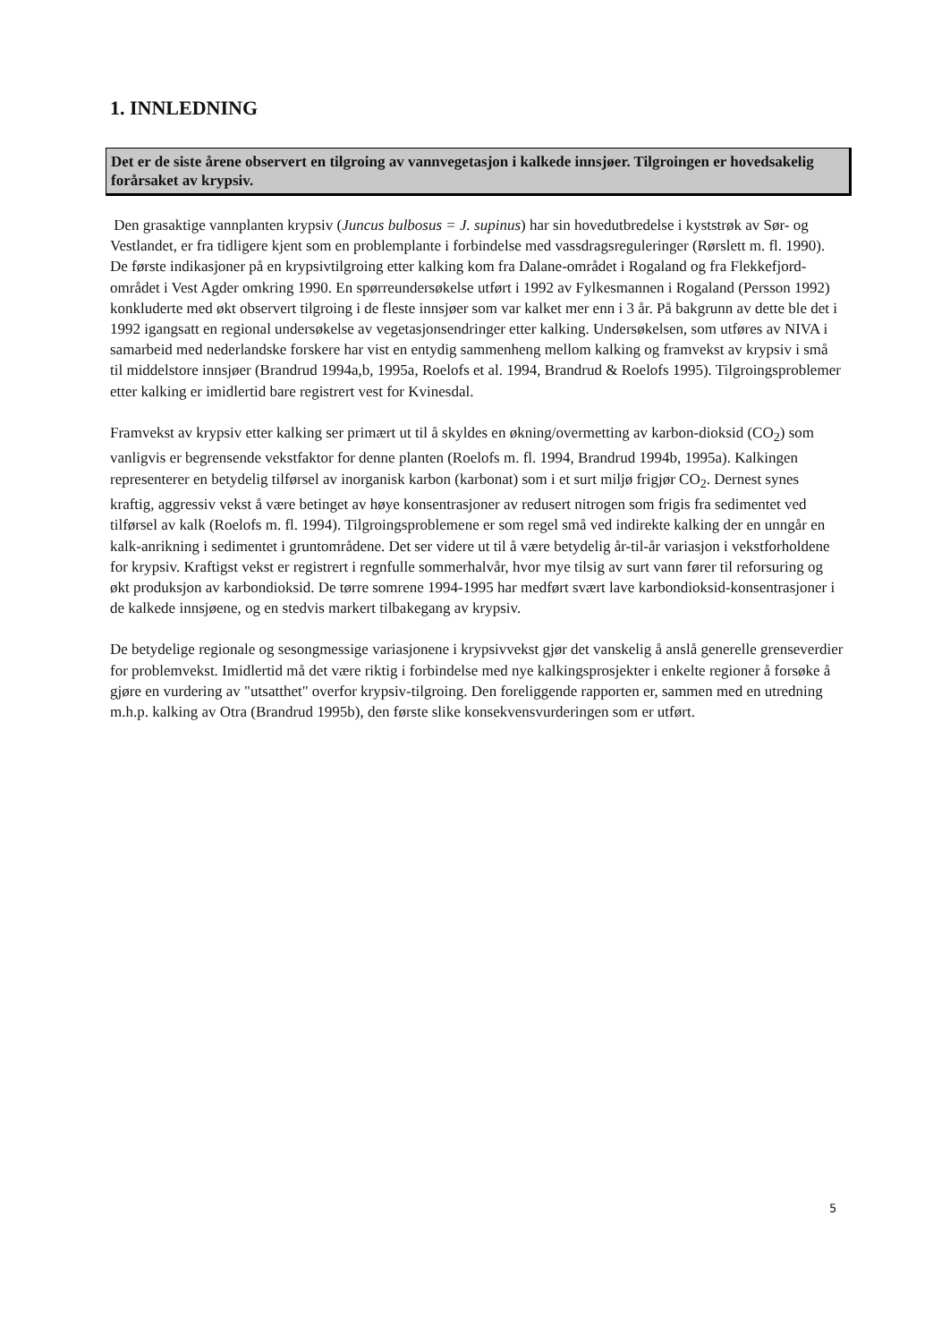1. INNLEDNING
Det er de siste årene observert en tilgroing av vannvegetasjon i kalkede innsjøer. Tilgroingen er hovedsakelig forårsaket av krypsiv.
Den grasaktige vannplanten krypsiv (Juncus bulbosus = J. supinus) har sin hovedutbredelse i kyststrøk av Sør- og Vestlandet, er fra tidligere kjent som en problemplante i forbindelse med vassdragsreguleringer (Rørslett m. fl. 1990). De første indikasjoner på en krypsivtilgroing etter kalking kom fra Dalane-området i Rogaland og fra Flekkefjord-området i Vest Agder omkring 1990. En spørreundersøkelse utført i 1992 av Fylkesmannen i Rogaland (Persson 1992) konkluderte med økt observert tilgroing i de fleste innsjøer som var kalket mer enn i 3 år. På bakgrunn av dette ble det i 1992 igangsatt en regional undersøkelse av vegetasjonsendringer etter kalking. Undersøkelsen, som utføres av NIVA i samarbeid med nederlandske forskere har vist en entydig sammenheng mellom kalking og framvekst av krypsiv i små til middelstore innsjøer (Brandrud 1994a,b, 1995a, Roelofs et al. 1994, Brandrud & Roelofs 1995). Tilgroingsproblemer etter kalking er imidlertid bare registrert vest for Kvinesdal.
Framvekst av krypsiv etter kalking ser primært ut til å skyldes en økning/overmetting av karbon-dioksid (CO<sub>2</sub>) som vanligvis er begrensende vekstfaktor for denne planten (Roelofs m. fl. 1994, Brandrud 1994b, 1995a). Kalkingen representerer en betydelig tilførsel av inorganisk karbon (karbonat) som i et surt miljø frigjør CO<sub>2</sub>. Dernest synes kraftig, aggressiv vekst å være betinget av høye konsentrasjoner av redusert nitrogen som frigis fra sedimentet ved tilførsel av kalk (Roelofs m. fl. 1994). Tilgroingsproblemene er som regel små ved indirekte kalking der en unngår en kalk-anrikning i sedimentet i gruntområdene. Det ser videre ut til å være betydelig år-til-år variasjon i vekstforholdene for krypsiv. Kraftigst vekst er registrert i regnfulle sommerhalvår, hvor mye tilsig av surt vann fører til reforsuring og økt produksjon av karbondioksid. De tørre somrene 1994-1995 har medført svært lave karbondioksid-konsentrasjoner i de kalkede innsjøene, og en stedvis markert tilbakegang av krypsiv.
De betydelige regionale og sesongmessige variasjonene i krypsivvekst gjør det vanskelig å anslå generelle grenseverdier for problemvekst. Imidlertid må det være riktig i forbindelse med nye kalkingsprosjekter i enkelte regioner å forsøke å gjøre en vurdering av "utsatthet" overfor krypsiv-tilgroing. Den foreliggende rapporten er, sammen med en utredning m.h.p. kalking av Otra (Brandrud 1995b), den første slike konsekvensvurderingen som er utført.
5